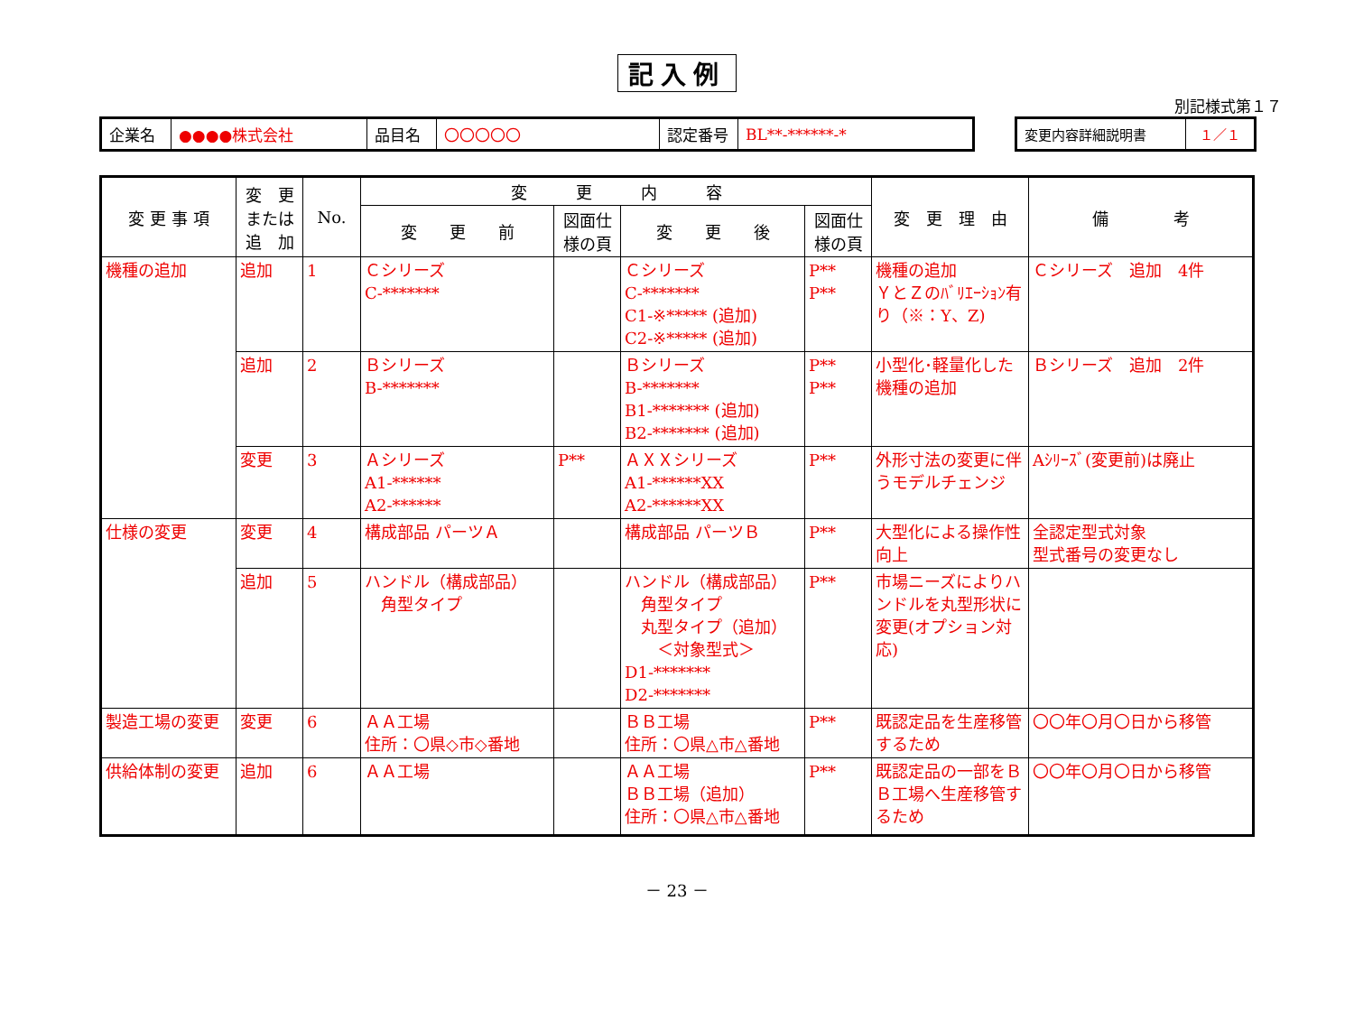記入例
別記様式第１７
| 企業名 | ●●●●株式会社 | 品目名 | 〇〇〇〇〇 | 認定番号 | BL**-******-* |
| 変更内容詳細説明書 | １／１ |
| 変 更 事 項 | 変 更 または 追 加 | No. | 変 更 内 容 | | | | 変 更 理 由 | 備 考 |
| --- | --- | --- | --- | --- | --- | --- | --- | --- |
| | | | 変 更 前 | 図面仕 様の頁 | 変 更 後 | 図面仕 様の頁 | | |
| 機種の追加 | 追加 | 1 | Ｃシリーズ C-******* | | Ｃシリーズ C-******* C1-※***** (追加) C2-※***** (追加) | P** P** | 機種の追加 ＹとＺのﾊﾞﾘｴｰｼｮﾝ有り（※：Y、Z) | Ｃシリーズ 追加 4件 |
| | 追加 | 2 | Ｂシリーズ B-******* | | Ｂシリーズ B-******* B1-******* (追加) B2-******* (追加) | P** P** | 小型化･軽量化した機種の追加 | Ｂシリーズ 追加 2件 |
| | 変更 | 3 | Ａシリーズ A1-****** A2-****** | P** | ＡＸＸシリーズ A1-******XX A2-******XX | P** | 外形寸法の変更に伴うモデルチェンジ | Aｼﾘｰｽﾞ(変更前)は廃止 |
| 仕様の変更 | 変更 | 4 | 構成部品 パーツＡ | | 構成部品 パーツＢ | P** | 大型化による操作性向上 | 全認定型式対象 型式番号の変更なし |
| | 追加 | 5 | ハンドル（構成部品） 角型タイプ | | ハンドル（構成部品） 角型タイプ 丸型タイプ（追加） ＜対象型式＞ D1-******* D2-******* | P** | 市場ニーズによりハンドルを丸型形状に変更(オプション対応) | |
| 製造工場の変更 | 変更 | 6 | ＡＡ工場 住所：〇県◇市◇番地 | | ＢＢ工場 住所：〇県△市△番地 | P** | 既認定品を生産移管するため | 〇〇年〇月〇日から移管 |
| 供給体制の変更 | 追加 | 6 | ＡＡ工場 | | ＡＡ工場 ＢＢ工場（追加） 住所：〇県△市△番地 | P** | 既認定品の一部をＢＢ工場へ生産移管するため | 〇〇年〇月〇日から移管 |
－ 23 －